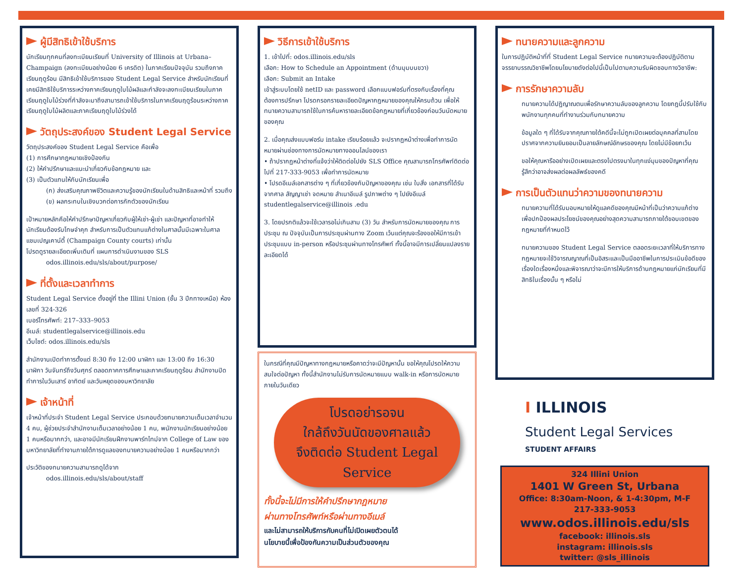ผู้มีสิทธิเข้าใช้บริการ
นักเรียนทุกคนที่ลงทะเบียนเรียนที่ University of Illinois at Urbana–Champaign (ลงทะเบียนอย่างน้อย 6 เครดิต) ในภาคเรียนปัจจุบัน รวมถึงภาคเรียนฤดูร้อน มีสิทธิเข้าใช้บริการของ Student Legal Service สำหรับนักเรียนที่เคยมีสิทธิใช้บริการระหว่างภาคเรียนฤดูใบไม้ผลิและกำลังจะลงทะเบียนเรียนในภาคเรียนฤดูใบไม้ร่วงที่กำลังจะมาถึงสามารถเข้าใช้บริการในภาคเรียนฤดูร้อนระหว่างภาคเรียนฤดูใบไม้ผลิตและภาคเรียนฤดูใบไม้ร่วงได้
วัตถุประสงค์ของ Student Legal Service
วัตถุประสงค์ของ Student Legal Service คือเพื่อ
(1) การศึกษากฎหมายเชิงป้องกัน
(2) ให้คำปรึกษาและแนะนำเกี่ยวกับข้อกฎหมาย และ
(3) เป็นตัวแทนให้กับนักเรียนเพื่อ
(ก) ส่งเสริมคุณภาพชีวิตและความรู้ของนักเรียนในด้านสิทธิและหน้าที่ รวมถึง
(ข) ผลกระทบในเชิงบวกต่อการกักตัวของนักเรียน
เป้าหมายหลักคือให้คำปรึกษาปัญหาเกี่ยวกับผู้ให้เช่า-ผู้เช่า และปัญหาที่อาจทำให้นักเรียนต้องรับโทษจำคุก สำหรับการเป็นตัวแทนแก้ต่างในศาลนั้นมีเฉพาะในศาลแชมเปญเคาน์ตี้ (Champaign County courts) เท่านั้น
โปรดดูรายละเอียดเพิ่มเติมที่ แผนการดำเนินงานของ SLS
odos.illinois.edu/sls/about/purpose/
ที่ตั้งและเวลาทำการ
Student Legal Service ตั้งอยู่ที่ the Illini Union (ชั้น 3 ปีกทางเหนือ) ห้องเลขที่ 324-326
เบอร์โทรศัพท์: 217–333–9053
อีเมล์: studentlegalservice@illinois.edu
เว็บไซต์: odos.illinois.edu/sls
สำนักงานเปิดทำการตั้งแต่ 8:30 ถึง 12:00 นาฬิกา และ 13:00 ถึง 16:30 นาฬิกา วันจันทร์ถึงวันศุกร์ ตลอดภาคการศึกษาและภาคเรียนฤดูร้อน สำนักงานปิดทำการในวันเสาร์ อาทิตย์ และวันหยุดของมหาวิทยาลัย
เจ้าหน้าที่
เจ้าหน้าที่ประจำ Student Legal Service ประกอบด้วยทนายความเต็มเวลาจำนวน 4 คน, ผู้ช่วยประจำสำนักงานเต็มเวลาอย่างน้อย 1 คน, พนักงานนักเรียนอย่างน้อย 1 คนหรือมากกว่า, และอาจมีนักเรียนฝึกงานพาร์ทไทม์จาก College of Law ของมหาวิทยาลัยที่ทำงานภายใต้การดูแลของทนายความอย่างน้อย 1 คนหรือมากกว่า
ประวัติของทนายความสามารถดูได้จาก
odos.illinois.edu/sls/about/staff
วิธีการเข้าใช้บริการ
1. เข้าไปที่: odos.illinois.edu/sls
เลือก: How to Schedule an Appointment (ด้านมุมบนขวา)
เลือก: Submit an Intake
เข้าสู่ระบบโดยใช้ netID และ password เลือกแบบฟอร์มที่ตรงกับเรื่องที่คุณต้องการปรึกษา โปรดกรอกรายละเอียดปัญหากฎหมายของคุณให้ครบถ้วน เพื่อให้ทนายความสามารถใช้ในการค้นหารายละเอียดข้อกฎหมายที่เกี่ยวข้องก่อนวันนัดหมายของคุณ
2. เมื่อคุณส่งแบบฟอร์ม intake เรียบร้อยแล้ว จะปรากฏหน้าต่างเพื่อทำการนัดหมายผ่านช่องทางการนัดหมายทางออนไลน์ของเรา
• ถ้าปรากฏหน้าต่างที่แจ้งว่าให้ติดต่อไปยัง SLS Office คุณสามารถโทรศัพท์ติดต่อไปที่ 217-333-9053 เพื่อทำการนัดหมาย
• โปรดอีเมล์เอกสารต่าง ๆ ที่เกี่ยวข้องกับปัญหาของคุณ เช่น ใบสั่ง เอกสารที่ได้รับจากศาล สัญญาเช่า จดหมาย สำเนาอีเมล์ รูปภาพต่าง ๆ ไปยังอีเมล์ studentlegalservice@illinois .edu
3. โดยปรกติแล้วจะใช้เวลารอไม่เกินสาม (3) วัน สำหรับการนัดหมายของคุณ การประชุม ณ ปัจจุบันเป็นการประชุมผ่านทาง Zoom เว้นแต่คุณจะร้องขอให้มีการเข้าประชุมแบบ in-person หรือประชุมผ่านทางโทรศัพท์ ทั้งนี้อาจมีการเปลี่ยนแปลงรายละเอียดได้
ในกรณีที่คุณมีปัญหาทางกฎหมายหรือคาดว่าจะมีปัญหานั้น ขอให้คุณโปรดให้ความสนใจต่อปัญหา ทั้งนี้สำนักงานไม่รับการนัดหมายแบบ walk-in หรือการนัดหมายภายในวันเดียว
โปรดอย่ารอจน
ใกล้ถึงวันนัดของศาลแล้ว
จึงติดต่อ Student Legal Service
ทั้งนี้จะไม่มีการให้คำปรึกษากฎหมาย
ผ่านทางโทรศัพท์หรือผ่านทางอีเมล์
และไม่สามารถให้บริการกับคนที่ไม่เปิดเผยตัวตนได้
นโยบายนี้เพื่อป้องกันความเป็นส่วนตัวของคุณ
ทนายความและลูกความ
ในการปฏิบัติหน้าที่ที่ Student Legal Service ทนายความจะต้องปฏิบัติตามจรรยาบรรณวิชาชีพโดยนโยบายดังต่อไปนี้เป็นไปตามความรับผิดชอบทางวิชาชีพ:
การรักษาความลับ
ทนายความได้ปฏิญาณตนเพื่อรักษาความลับของลูกความ โดยกฎนี้ปรับใช้กับพนักงานทุกคนที่ทำงานร่วมกับทนายความ
ข้อมูลใด ๆ ที่ได้รับจากคุณภายใต้คดีนี้จะไม่ถูกเปิดเผยต่อบุคคลที่สามโดยปราศจากความยินยอมเป็นลายลักษณ์อักษรของคุณ โดยไม่มีข้อยกเว้น
ขอให้คุณหารืออย่างเปิดเผยและตรงไปตรงมาในทุกแง่มุมของปัญหาที่คุณรู้สึกว่าอาจส่งผลต่อผลลัพธ์ของคดี
การเป็นตัวแทนว่าความของทนายความ
ทนายความที่ได้รับมอบหมายให้ดูแลคดีของคุณมีหน้าที่เป็นว่าความแก้ต่างเพื่อปกป้องผลประโยชน์ของคุณอย่างสุดความสามารถภายใต้ขอบเขตของกฎหมายที่กำหนดไว้
ทนายความของ Student Legal Service ตลอดระยะเวลาที่ให้บริการทางกฎหมายจะใช้วิจารณญาณที่เป็นอิสระและเป็นมืออาชีพในการประเมินข้อดีของเรื่องใดเรื่องหนึ่งและพิจารณาว่าจะมีการให้บริการด้านกฎหมายแก่นักเรียนที่มีสิทธิในเรื่องนั้น ๆ หรือไม่
I ILLINOIS
Student Legal Services
STUDENT AFFAIRS
324 Illini Union
1401 W Green St, Urbana
Office: 8:30am-Noon, & 1-4:30pm, M-F
217-333-9053
www.odos.illinois.edu/sls
facebook: illinois.sls
instagram: illinois.sls
twitter: @sls_illinois